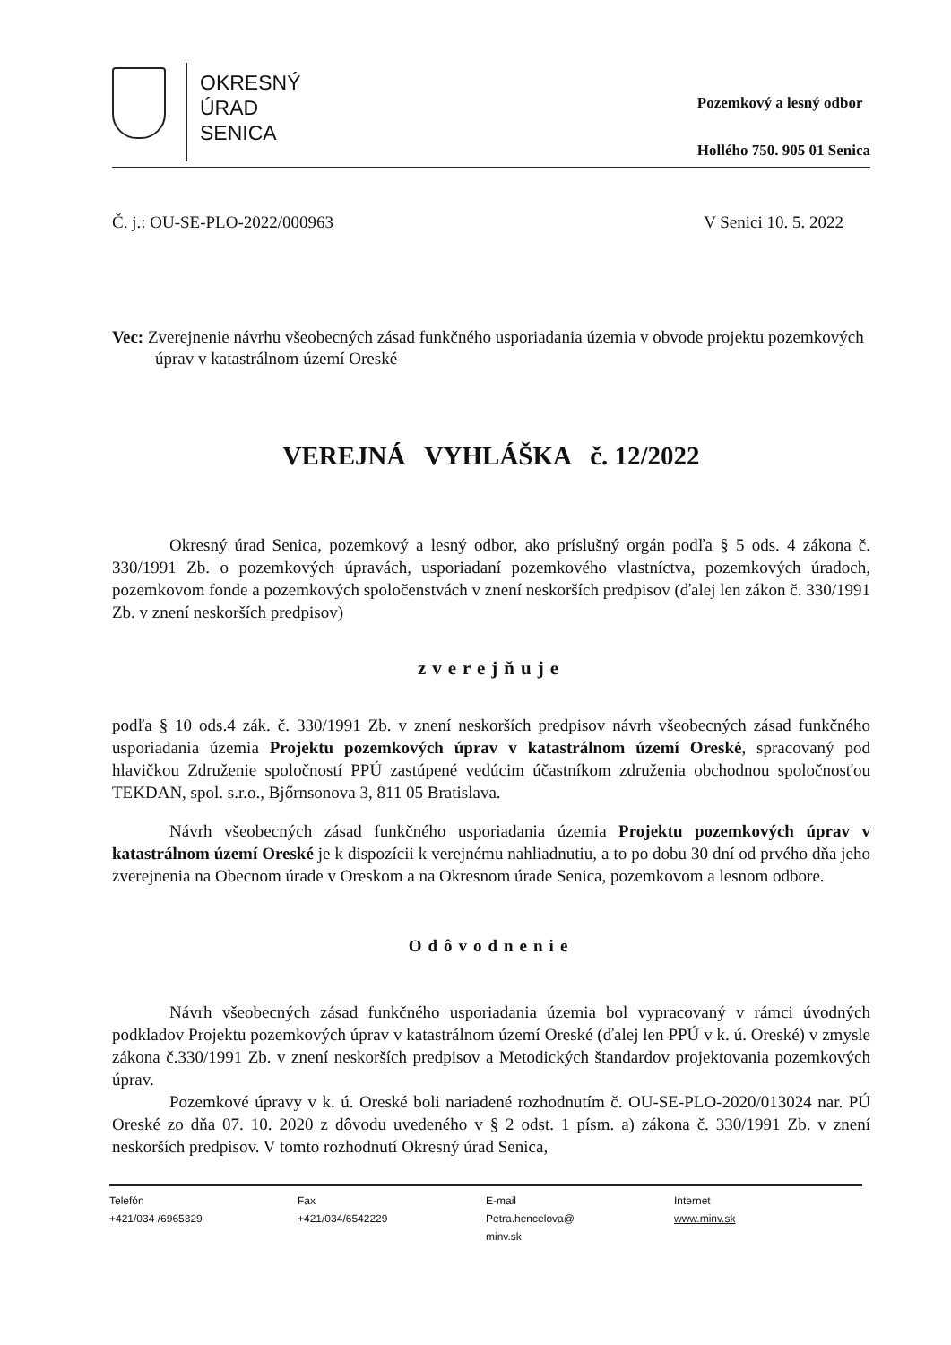OKRESNÝ
ÚRAD
SENICA
Pozemkový a lesný odbor
Hollého 750. 905 01 Senica
Č. j.: OU-SE-PLO-2022/000963 V Senici 10. 5. 2022
Vec: Zverejnenie návrhu všeobecných zásad funkčného usporiadania územia v obvode projektu pozemkových úprav v katastrálnom území Oreské
VEREJNÁ VYHLÁŠKA č. 12/2022
Okresný úrad Senica, pozemkový a lesný odbor, ako príslušný orgán podľa § 5 ods. 4 zákona č. 330/1991 Zb. o pozemkových úpravách, usporiadaní pozemkového vlastníctva, pozemkových úradoch, pozemkovom fonde a pozemkových spoločenstvách v znení neskorších predpisov (ďalej len zákon č. 330/1991 Zb. v znení neskorších predpisov)
zverejňuje
podľa § 10 ods.4 zák. č. 330/1991 Zb. v znení neskorších predpisov návrh všeobecných zásad funkčného usporiadania územia Projektu pozemkových úprav v katastrálnom území Oreské, spracovaný pod hlavičkou Združenie spoločností PPÚ zastúpené vedúcim účastníkom združenia obchodnou spoločnosťou TEKDAN, spol. s.r.o., Bjőrnsonova 3, 811 05 Bratislava.
Návrh všeobecných zásad funkčného usporiadania územia Projektu pozemkových úprav v katastrálnom území Oreské je k dispozícii k verejnému nahliadnutiu, a to po dobu 30 dní od prvého dňa jeho zverejnenia na Obecnom úrade v Oreskom a na Okresnom úrade Senica, pozemkovom a lesnom odbore.
Odôvodnenie
Návrh všeobecných zásad funkčného usporiadania územia bol vypracovaný v rámci úvodných podkladov Projektu pozemkových úprav v katastrálnom území Oreské (ďalej len PPÚ v k. ú. Oreské) v zmysle zákona č.330/1991 Zb. v znení neskorších predpisov a Metodických štandardov projektovania pozemkových úprav.
Pozemkové úpravy v k. ú. Oreské boli nariadené rozhodnutím č. OU-SE-PLO-2020/013024 nar. PÚ Oreské zo dňa 07. 10. 2020 z dôvodu uvedeného v § 2 odst. 1 písm. a) zákona č. 330/1991 Zb. v znení neskorších predpisov. V tomto rozhodnutí Okresný úrad Senica,
Telefón
+421/034 /6965329
Fax
+421/034/6542229
E-mail
Petra.hencelova@
minv.sk
Internet
www.minv.sk